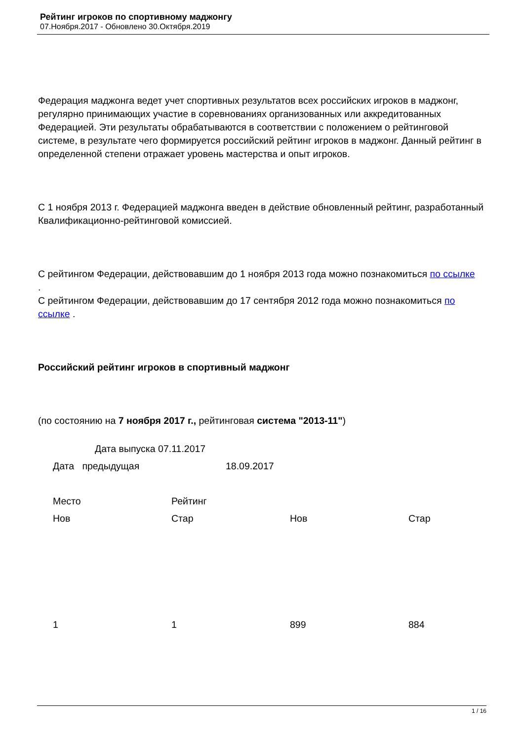Рейтинг игроков по спортивному маджонгу
07.Ноября.2017 - Обновлено 30.Октября.2019
Федерация маджонга ведет учет спортивных результатов всех российских игроков в маджонг, регулярно принимающих участие в соревнованиях организованных или аккредитованных Федерацией. Эти результаты обрабатываются в соответствии с положением о рейтинговой системе, в результате чего формируется российский рейтинг игроков в маджонг. Данный рейтинг в определенной степени отражает уровень мастерства и опыт игроков.
С 1 ноября 2013 г. Федерацией маджонга введен в действие обновленный рейтинг, разработанный Квалификационно-рейтинговой комиссией.
С рейтингом Федерации, действовавшим до 1 ноября 2013 года можно познакомиться по ссылке
.
С рейтингом Федерации, действовавшим до 17 сентября 2012 года можно познакомиться по ссылке .
Российский рейтинг игроков в спортивный маджонг
(по состоянию на 7 ноября 2017 г., рейтинговая система "2013-11")
Дата выпуска 07.11.2017
| Дата предыдущая | 18.09.2017 |
| Место | Рейтинг | | |
| Нов | Стар | Нов | Стар |
| 1 | 1 | 899 | 884 |
1 / 16